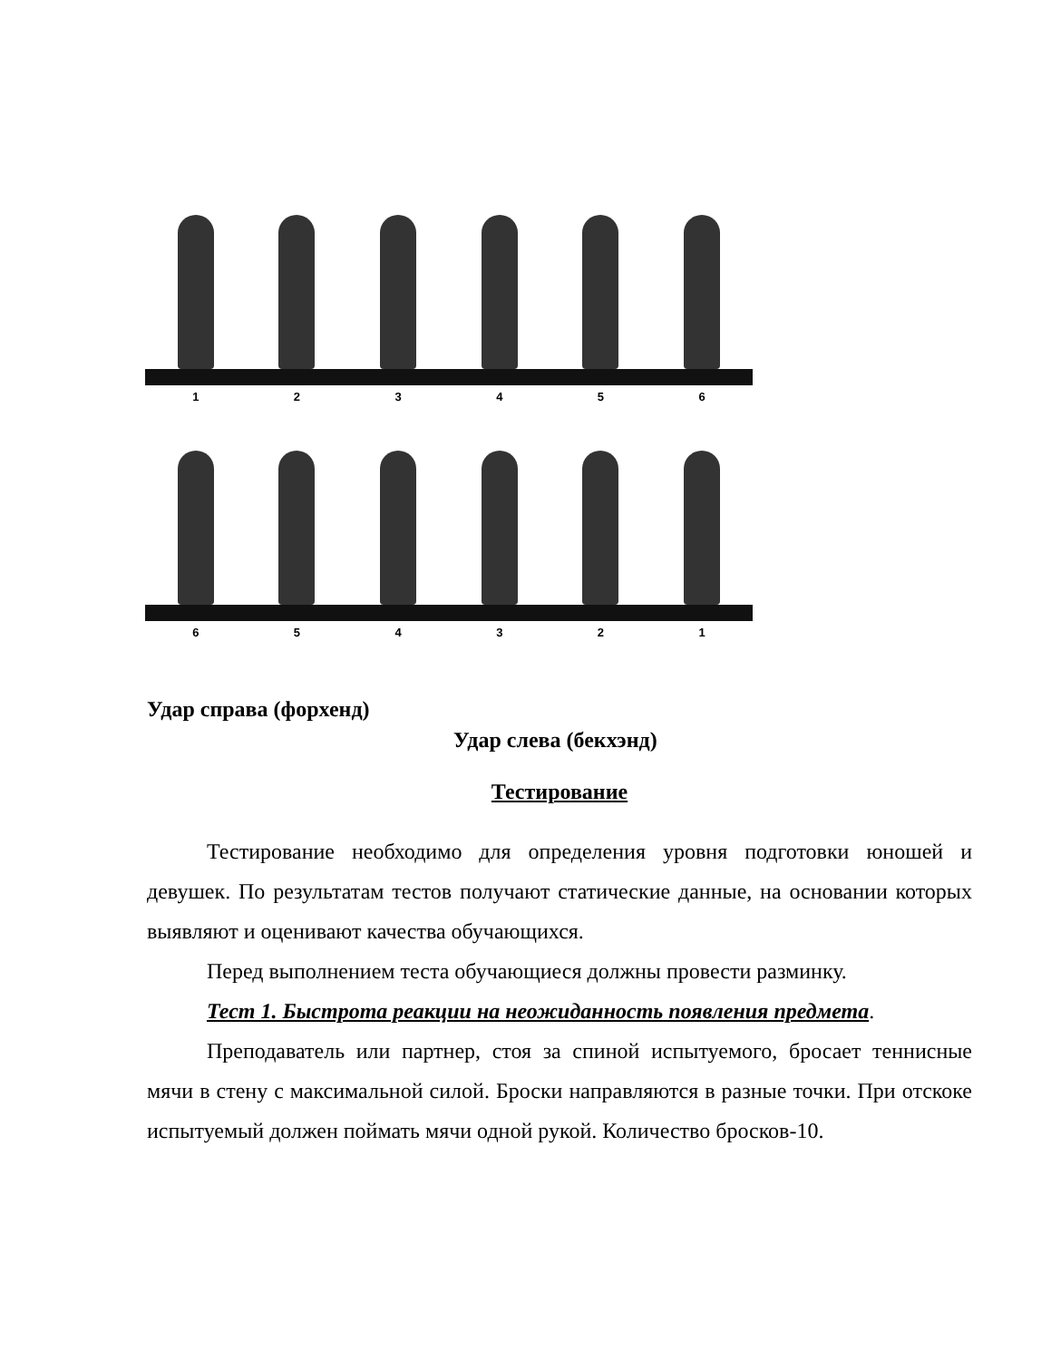1 2 3 4 5 6
6 5 4 3 2 1
Удар справа (форхенд)
Удар слева (бекхэнд)
Тестирование
Тестирование необходимо для определения уровня подготовки юношей и девушек. По результатам тестов получают статические данные, на основании которых выявляют и оценивают качества обучающихся.
Перед выполнением теста обучающиеся должны провести разминку.
Тест 1. Быстрота реакции на неожиданность появления предмета.
Преподаватель или партнер, стоя за спиной испытуемого, бросает теннисные мячи в стену с максимальной силой. Броски направляются в разные точки. При отскоке испытуемый должен поймать мячи одной рукой. Количество бросков-10.